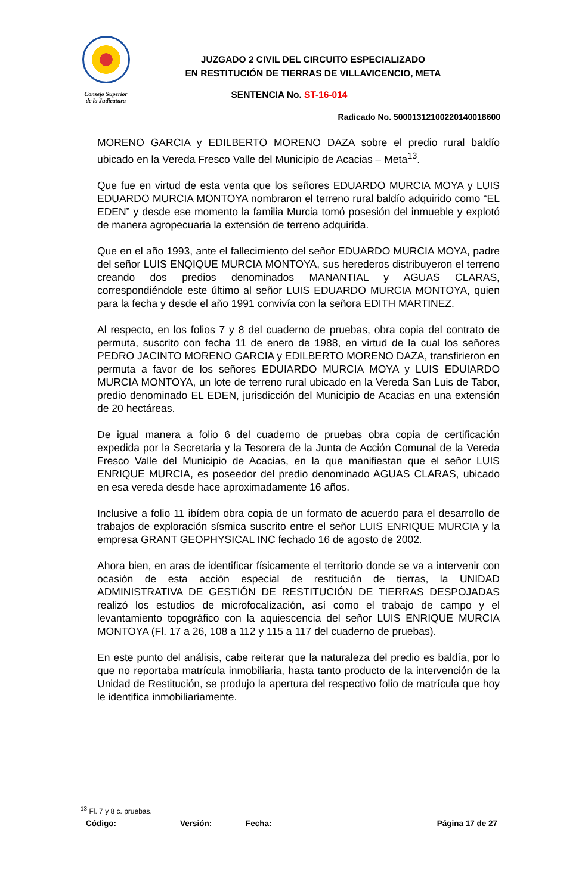Consejo Superior
de la Judicatura
JUZGADO 2 CIVIL DEL CIRCUITO ESPECIALIZADO
EN RESTITUCIÓN DE TIERRAS DE VILLAVICENCIO, META
SENTENCIA No. ST-16-014
Radicado No. 50001312100220140018600
MORENO GARCIA y EDILBERTO MORENO DAZA sobre el predio rural baldío ubicado en la Vereda Fresco Valle del Municipio de Acacias – Meta<sup>13</sup>.
Que fue en virtud de esta venta que los señores EDUARDO MURCIA MOYA y LUIS EDUARDO MURCIA MONTOYA nombraron el terreno rural baldío adquirido como “EL EDEN” y desde ese momento la familia Murcia tomó posesión del inmueble y explotó de manera agropecuaria la extensión de terreno adquirida.
Que en el año 1993, ante el fallecimiento del señor EDUARDO MURCIA MOYA, padre del señor LUIS ENQIQUE MURCIA MONTOYA, sus herederos distribuyeron el terreno creando dos predios denominados MANANTIAL y AGUAS CLARAS, correspondiéndole este último al señor LUIS EDUARDO MURCIA MONTOYA, quien para la fecha y desde el año 1991 convivía con la señora EDITH MARTINEZ.
Al respecto, en los folios 7 y 8 del cuaderno de pruebas, obra copia del contrato de permuta, suscrito con fecha 11 de enero de 1988, en virtud de la cual los señores PEDRO JACINTO MORENO GARCIA y EDILBERTO MORENO DAZA, transfirieron en permuta a favor de los señores EDUIARDO MURCIA MOYA y LUIS EDUIARDO MURCIA MONTOYA, un lote de terreno rural ubicado en la Vereda San Luis de Tabor, predio denominado EL EDEN, jurisdicción del Municipio de Acacias en una extensión de 20 hectáreas.
De igual manera a folio 6 del cuaderno de pruebas obra copia de certificación expedida por la Secretaria y la Tesorera de la Junta de Acción Comunal de la Vereda Fresco Valle del Municipio de Acacias, en la que manifiestan que el señor LUIS ENRIQUE MURCIA, es poseedor del predio denominado AGUAS CLARAS, ubicado en esa vereda desde hace aproximadamente 16 años.
Inclusive a folio 11 ibídem obra copia de un formato de acuerdo para el desarrollo de trabajos de exploración sísmica suscrito entre el señor LUIS ENRIQUE MURCIA y la empresa GRANT GEOPHYSICAL INC fechado 16 de agosto de 2002.
Ahora bien, en aras de identificar físicamente el territorio donde se va a intervenir con ocasión de esta acción especial de restitución de tierras, la UNIDAD ADMINISTRATIVA DE GESTIÓN DE RESTITUCIÓN DE TIERRAS DESPOJADAS realizó los estudios de microfocalización, así como el trabajo de campo y el levantamiento topográfico con la aquiescencia del señor LUIS ENRIQUE MURCIA MONTOYA (Fl. 17 a 26, 108 a 112 y 115 a 117 del cuaderno de pruebas).
En este punto del análisis, cabe reiterar que la naturaleza del predio es baldía, por lo que no reportaba matrícula inmobiliaria, hasta tanto producto de la intervención de la Unidad de Restitución, se produjo la apertura del respectivo folio de matrícula que hoy le identifica inmobiliariamente.
<sup>13</sup> Fl. 7 y 8 c. pruebas.
Código: Versión: Fecha: Página 17 de 27